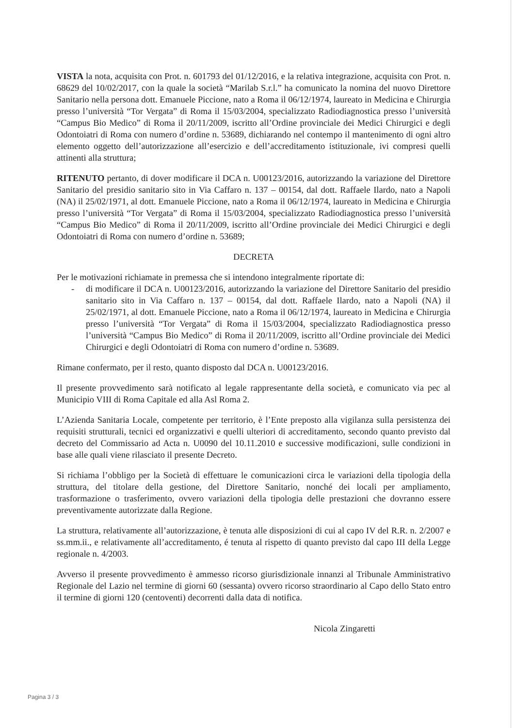VISTA la nota, acquisita con Prot. n. 601793 del 01/12/2016, e la relativa integrazione, acquisita con Prot. n. 68629 del 10/02/2017, con la quale la società “Marilab S.r.l.” ha comunicato la nomina del nuovo Direttore Sanitario nella persona dott. Emanuele Piccione, nato a Roma il 06/12/1974, laureato in Medicina e Chirurgia presso l’università “Tor Vergata” di Roma il 15/03/2004, specializzato Radiodiagnostica presso l’università “Campus Bio Medico” di Roma il 20/11/2009, iscritto all’Ordine provinciale dei Medici Chirurgici e degli Odontoiatri di Roma con numero d’ordine n. 53689, dichiarando nel contempo il mantenimento di ogni altro elemento oggetto dell’autorizzazione all’esercizio e dell’accreditamento istituzionale, ivi compresi quelli attinenti alla struttura;
RITENUTO pertanto, di dover modificare il DCA n. U00123/2016, autorizzando la variazione del Direttore Sanitario del presidio sanitario sito in Via Caffaro n. 137 – 00154, dal dott. Raffaele Ilardo, nato a Napoli (NA) il 25/02/1971, al dott. Emanuele Piccione, nato a Roma il 06/12/1974, laureato in Medicina e Chirurgia presso l’università “Tor Vergata” di Roma il 15/03/2004, specializzato Radiodiagnostica presso l’università “Campus Bio Medico” di Roma il 20/11/2009, iscritto all’Ordine provinciale dei Medici Chirurgici e degli Odontoiatri di Roma con numero d’ordine n. 53689;
DECRETA
Per le motivazioni richiamate in premessa che si intendono integralmente riportate di:
- di modificare il DCA n. U00123/2016, autorizzando la variazione del Direttore Sanitario del presidio sanitario sito in Via Caffaro n. 137 – 00154, dal dott. Raffaele Ilardo, nato a Napoli (NA) il 25/02/1971, al dott. Emanuele Piccione, nato a Roma il 06/12/1974, laureato in Medicina e Chirurgia presso l’università “Tor Vergata” di Roma il 15/03/2004, specializzato Radiodiagnostica presso l’università “Campus Bio Medico” di Roma il 20/11/2009, iscritto all’Ordine provinciale dei Medici Chirurgici e degli Odontoiatri di Roma con numero d’ordine n. 53689.
Rimane confermato, per il resto, quanto disposto dal DCA n. U00123/2016.
Il presente provvedimento sarà notificato al legale rappresentante della società, e comunicato via pec al Municipio VIII di Roma Capitale ed alla Asl Roma 2.
L’Azienda Sanitaria Locale, competente per territorio, è l’Ente preposto alla vigilanza sulla persistenza dei requisiti strutturali, tecnici ed organizzativi e quelli ulteriori di accreditamento, secondo quanto previsto dal decreto del Commissario ad Acta n. U0090 del 10.11.2010 e successive modificazioni, sulle condizioni in base alle quali viene rilasciato il presente Decreto.
Si richiama l’obbligo per la Società di effettuare le comunicazioni circa le variazioni della tipologia della struttura, del titolare della gestione, del Direttore Sanitario, nonché dei locali per ampliamento, trasformazione o trasferimento, ovvero variazioni della tipologia delle prestazioni che dovranno essere preventivamente autorizzate dalla Regione.
La struttura, relativamente all’autorizzazione, è tenuta alle disposizioni di cui al capo IV del R.R. n. 2/2007 e ss.mm.ii., e relativamente all’accreditamento, é tenuta al rispetto di quanto previsto dal capo III della Legge regionale n. 4/2003.
Avverso il presente provvedimento è ammesso ricorso giurisdizionale innanzi al Tribunale Amministrativo Regionale del Lazio nel termine di giorni 60 (sessanta) ovvero ricorso straordinario al Capo dello Stato entro il termine di giorni 120 (centoventi) decorrenti dalla data di notifica.
Nicola Zingaretti
Pagina 3 / 3